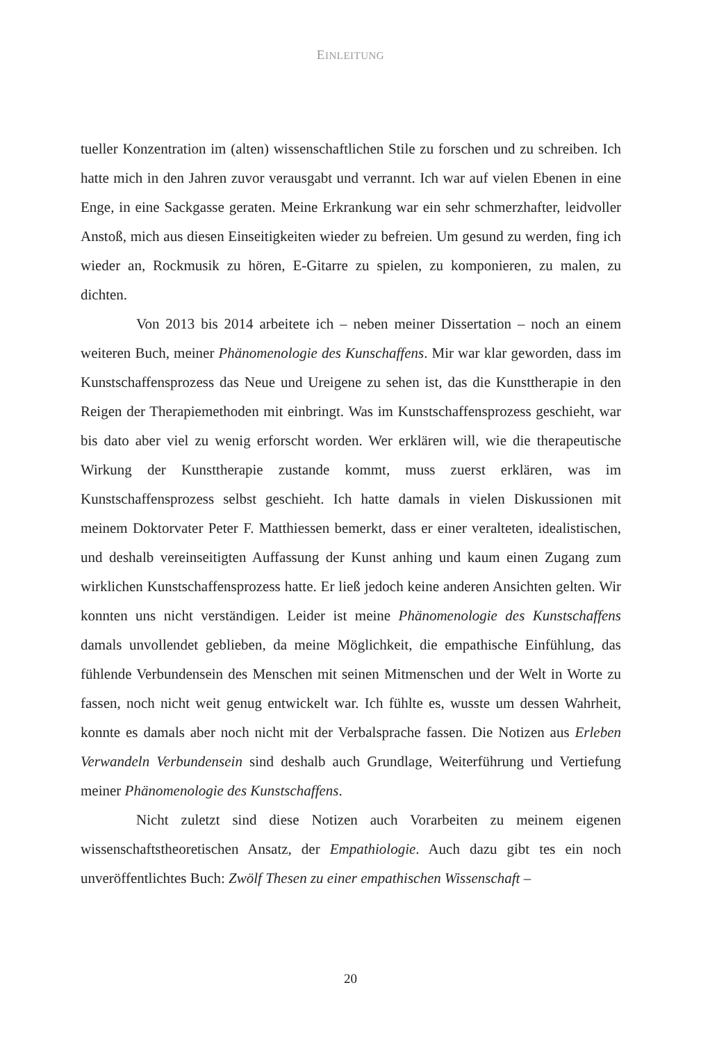EINLEITUNG
tueller Konzentration im (alten) wissenschaftlichen Stile zu forschen und zu schreiben. Ich hatte mich in den Jahren zuvor verausgabt und verrannt. Ich war auf vielen Ebenen in eine Enge, in eine Sackgasse geraten. Meine Erkrankung war ein sehr schmerzhafter, leidvoller Anstoß, mich aus diesen Einseitigkeiten wieder zu befreien. Um gesund zu werden, fing ich wieder an, Rockmusik zu hören, E-Gitarre zu spielen, zu komponieren, zu malen, zu dichten.
Von 2013 bis 2014 arbeitete ich – neben meiner Dissertation – noch an einem weiteren Buch, meiner Phänomenologie des Kunschaffens. Mir war klar geworden, dass im Kunstschaffensprozess das Neue und Ureigene zu sehen ist, das die Kunsttherapie in den Reigen der Therapiemethoden mit einbringt. Was im Kunstschaffensprozess geschieht, war bis dato aber viel zu wenig erforscht worden. Wer erklären will, wie die therapeutische Wirkung der Kunsttherapie zustande kommt, muss zuerst erklären, was im Kunstschaffensprozess selbst geschieht. Ich hatte damals in vielen Diskussionen mit meinem Doktorvater Peter F. Matthiessen bemerkt, dass er einer veralteten, idealistischen, und deshalb vereinseitigten Auffassung der Kunst anhing und kaum einen Zugang zum wirklichen Kunstschaffensprozess hatte. Er ließ jedoch keine anderen Ansichten gelten. Wir konnten uns nicht verständigen. Leider ist meine Phänomenologie des Kunstschaffens damals unvollendet geblieben, da meine Möglichkeit, die empathische Einfühlung, das fühlende Verbundensein des Menschen mit seinen Mitmenschen und der Welt in Worte zu fassen, noch nicht weit genug entwickelt war. Ich fühlte es, wusste um dessen Wahrheit, konnte es damals aber noch nicht mit der Verbalsprache fassen. Die Notizen aus Erleben Verwandeln Verbundensein sind deshalb auch Grundlage, Weiterführung und Vertiefung meiner Phänomenologie des Kunstschaffens.
Nicht zuletzt sind diese Notizen auch Vorarbeiten zu meinem eigenen wissenschaftstheoretischen Ansatz, der Empathiologie. Auch dazu gibt tes ein noch unveröffentlichtes Buch: Zwölf Thesen zu einer empathischen Wissenschaft –
20